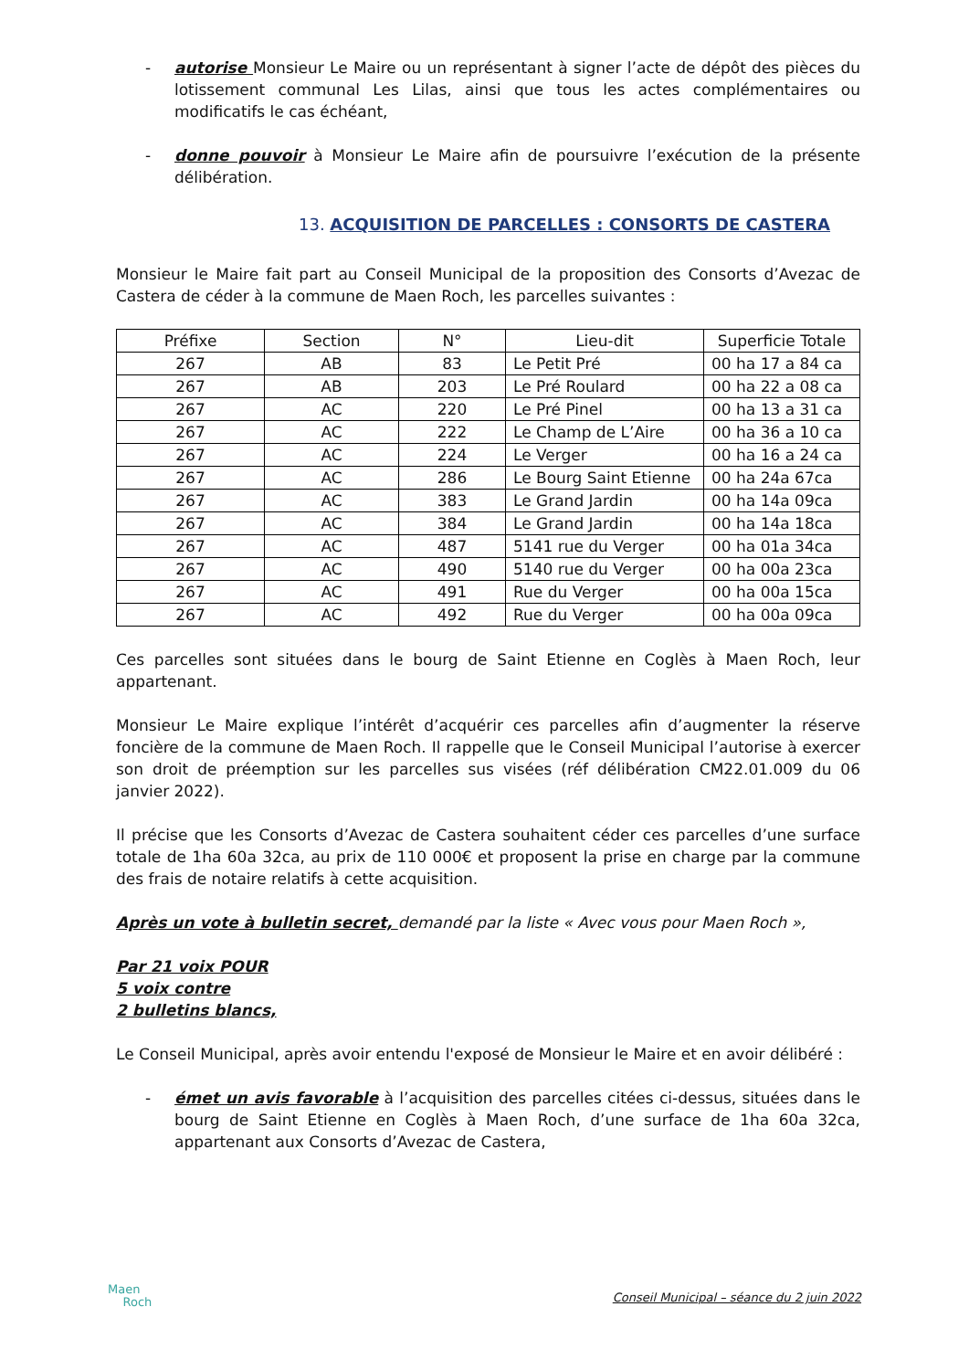- autorise Monsieur Le Maire ou un représentant à signer l’acte de dépôt des pièces du lotissement communal Les Lilas, ainsi que tous les actes complémentaires ou modificatifs le cas échéant,
- donne pouvoir à Monsieur Le Maire afin de poursuivre l’exécution de la présente délibération.
13. ACQUISITION DE PARCELLES : CONSORTS DE CASTERA
Monsieur le Maire fait part au Conseil Municipal de la proposition des Consorts d’Avezac de Castera de céder à la commune de Maen Roch, les parcelles suivantes :
| Préfixe | Section | N° | Lieu-dit | Superficie Totale |
| --- | --- | --- | --- | --- |
| 267 | AB | 83 | Le Petit Pré | 00 ha 17 a 84 ca |
| 267 | AB | 203 | Le Pré Roulard | 00 ha 22 a 08 ca |
| 267 | AC | 220 | Le Pré Pinel | 00 ha 13 a 31 ca |
| 267 | AC | 222 | Le Champ de L’Aire | 00 ha 36 a 10 ca |
| 267 | AC | 224 | Le Verger | 00 ha 16 a 24 ca |
| 267 | AC | 286 | Le Bourg Saint Etienne | 00 ha 24a 67ca |
| 267 | AC | 383 | Le Grand Jardin | 00 ha 14a 09ca |
| 267 | AC | 384 | Le Grand Jardin | 00 ha 14a 18ca |
| 267 | AC | 487 | 5141 rue du Verger | 00 ha 01a 34ca |
| 267 | AC | 490 | 5140 rue du Verger | 00 ha 00a 23ca |
| 267 | AC | 491 | Rue du Verger | 00 ha 00a 15ca |
| 267 | AC | 492 | Rue du Verger | 00 ha 00a 09ca |
Ces parcelles sont situées dans le bourg de Saint Etienne en Coglès à Maen Roch, leur appartenant.
Monsieur Le Maire explique l’intérêt d’acquérir ces parcelles afin d’augmenter la réserve foncière de la commune de Maen Roch. Il rappelle que le Conseil Municipal l’autorise à exercer son droit de préemption sur les parcelles sus visées (réf délibération CM22.01.009 du 06 janvier 2022).
Il précise que les Consorts d’Avezac de Castera souhaitent céder ces parcelles d’une surface totale de 1ha 60a 32ca, au prix de 110 000€ et proposent la prise en charge par la commune des frais de notaire relatifs à cette acquisition.
Après un vote à bulletin secret, demandé par la liste « Avec vous pour Maen Roch »,
Par 21 voix POUR
5 voix contre
2 bulletins blancs,
Le Conseil Municipal, après avoir entendu l'exposé de Monsieur le Maire et en avoir délibéré :
- émet un avis favorable à l’acquisition des parcelles citées ci-dessus, situées dans le bourg de Saint Etienne en Coglès à Maen Roch, d’une surface de 1ha 60a 32ca, appartenant aux Consorts d’Avezac de Castera,
Maen
Roch
Conseil Municipal – séance du 2 juin 2022